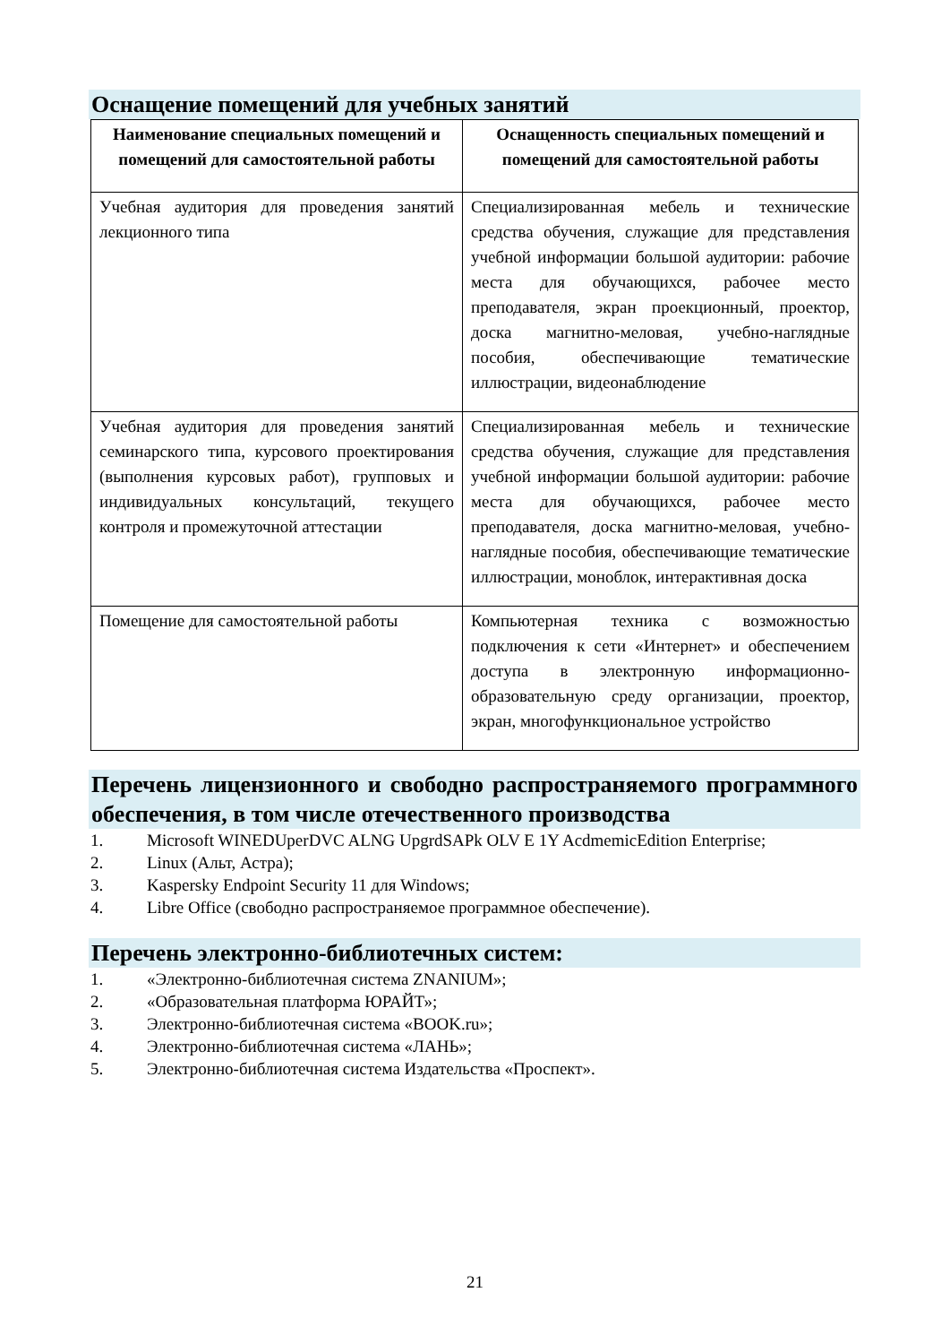Оснащение помещений для учебных занятий
| Наименование специальных помещений и помещений для самостоятельной работы | Оснащенность специальных помещений и помещений для самостоятельной работы |
| --- | --- |
| Учебная аудитория для проведения занятий лекционного типа | Специализированная мебель и технические средства обучения, служащие для представления учебной информации большой аудитории: рабочие места для обучающихся, рабочее место преподавателя, экран проекционный, проектор, доска магнитно-меловая, учебно-наглядные пособия, обеспечивающие тематические иллюстрации, видеонаблюдение |
| Учебная аудитория для проведения занятий семинарского типа, курсового проектирования (выполнения курсовых работ), групповых и индивидуальных консультаций, текущего контроля и промежуточной аттестации | Специализированная мебель и технические средства обучения, служащие для представления учебной информации большой аудитории: рабочие места для обучающихся, рабочее место преподавателя, доска магнитно-меловая, учебно-наглядные пособия, обеспечивающие тематические иллюстрации, моноблок, интерактивная доска |
| Помещение для самостоятельной работы | Компьютерная техника с возможностью подключения к сети «Интернет» и обеспечением доступа в электронную информационно-образовательную среду организации, проектор, экран, многофункциональное устройство |
Перечень лицензионного и свободно распространяемого программного обеспечения, в том числе отечественного производства
1. Microsoft WINEDUperDVC ALNG UpgrdSAPk OLV E 1Y AcdmemicEdition Enterprise;
2. Linux (Альт, Астра);
3. Kaspersky Endpoint Security 11 для Windows;
4. Libre Office (свободно распространяемое программное обеспечение).
Перечень электронно-библиотечных систем:
1. «Электронно-библиотечная система ZNANIUM»;
2. «Образовательная платформа ЮРАЙТ»;
3. Электронно-библиотечная система «BOOK.ru»;
4. Электронно-библиотечная система «ЛАНЬ»;
5. Электронно-библиотечная система Издательства «Проспект».
21